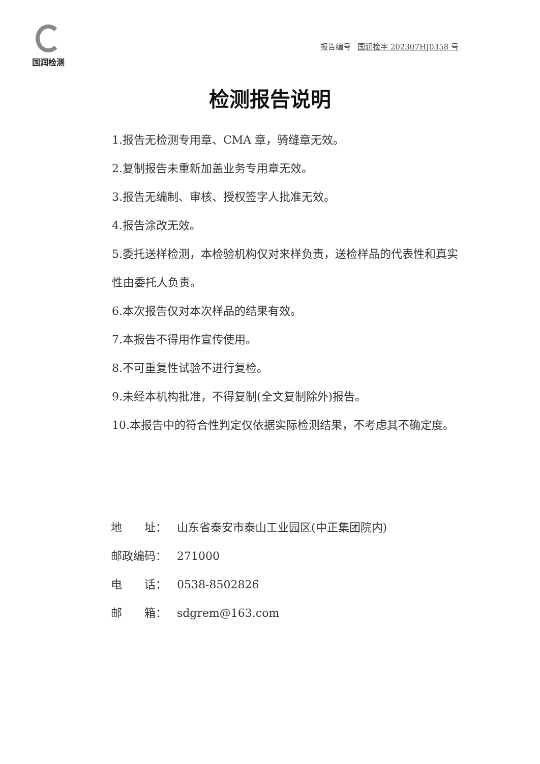国润检测
报告编号 国润检字 202307HJ0358 号
检测报告说明
1.报告无检测专用章、CMA 章，骑缝章无效。
2.复制报告未重新加盖业务专用章无效。
3.报告无编制、审核、授权签字人批准无效。
4.报告涂改无效。
5.委托送样检测，本检验机构仅对来样负责，送检样品的代表性和真实性由委托人负责。
6.本次报告仅对本次样品的结果有效。
7.本报告不得用作宣传使用。
8.不可重复性试验不进行复检。
9.未经本机构批准，不得复制(全文复制除外)报告。
10.本报告中的符合性判定仅依据实际检测结果，不考虑其不确定度。
地　　址： 山东省泰安市泰山工业园区(中正集团院内)
邮政编码： 271000
电　　话： 0538-8502826
邮　　箱： sdgrem@163.com